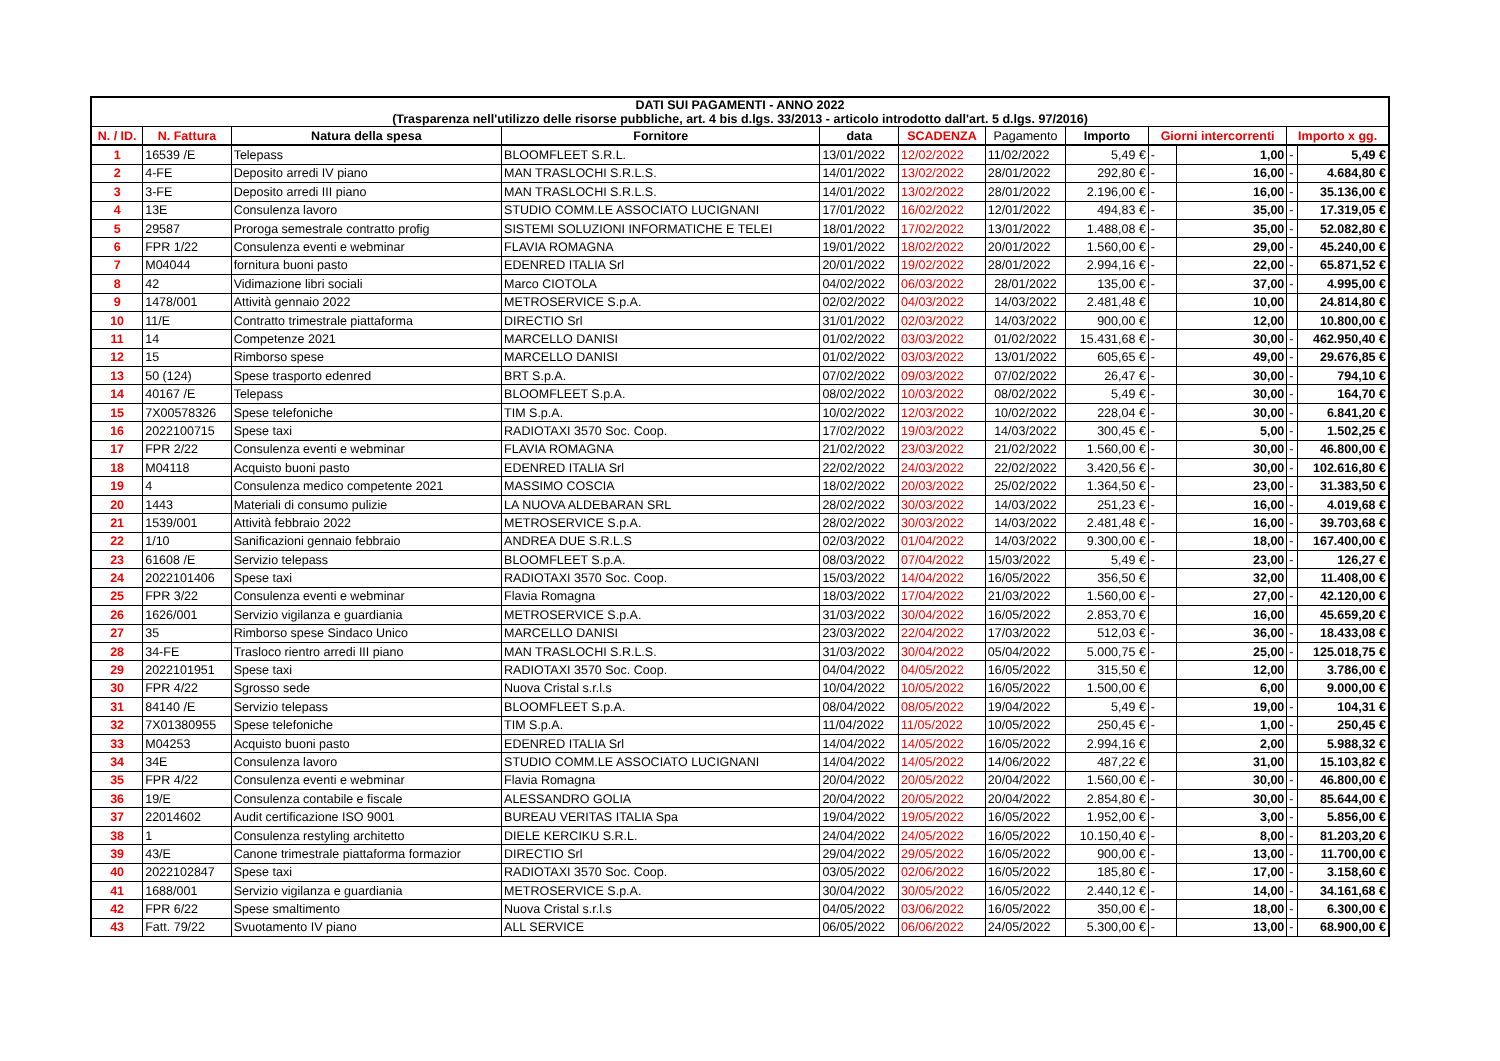| DATI SUI PAGAMENTI - ANNO 2022 (Trasparenza nell'utilizzo delle risorse pubbliche, art. 4 bis d.lgs. 33/2013 - articolo introdotto dall'art. 5 d.lgs. 97/2016) | | | | | | | | | | | |
| N. / ID. | N. Fattura | Natura della spesa | Fornitore | data | SCADENZA | Pagamento | Importo | Giorni intercorrenti | | Importo x gg. | |
| 1 | 16539 /E | Telepass | BLOOMFLEET S.R.L. | 13/01/2022 | 12/02/2022 | 11/02/2022 | 5,49 € | - | 1,00 | - | 5,49 € |
| 2 | 4-FE | Deposito arredi IV piano | MAN TRASLOCHI S.R.L.S. | 14/01/2022 | 13/02/2022 | 28/01/2022 | 292,80 € | - | 16,00 | - | 4.684,80 € |
| 3 | 3-FE | Deposito arredi III piano | MAN TRASLOCHI S.R.L.S. | 14/01/2022 | 13/02/2022 | 28/01/2022 | 2.196,00 € | - | 16,00 | - | 35.136,00 € |
| 4 | 13E | Consulenza lavoro | STUDIO COMM.LE ASSOCIATO LUCIGNANI | 17/01/2022 | 16/02/2022 | 12/01/2022 | 494,83 € | - | 35,00 | - | 17.319,05 € |
| 5 | 29587 | Proroga semestrale contratto profig | SISTEMI SOLUZIONI INFORMATICHE E TELEI | 18/01/2022 | 17/02/2022 | 13/01/2022 | 1.488,08 € | - | 35,00 | - | 52.082,80 € |
| 6 | FPR 1/22 | Consulenza eventi e webminar | FLAVIA ROMAGNA | 19/01/2022 | 18/02/2022 | 20/01/2022 | 1.560,00 € | - | 29,00 | - | 45.240,00 € |
| 7 | M04044 | fornitura buoni pasto | EDENRED ITALIA Srl | 20/01/2022 | 19/02/2022 | 28/01/2022 | 2.994,16 € | - | 22,00 | - | 65.871,52 € |
| 8 | 42 | Vidimazione libri sociali | Marco CIOTOLA | 04/02/2022 | 06/03/2022 | 28/01/2022 | 135,00 € | - | 37,00 | - | 4.995,00 € |
| 9 | 1478/001 | Attività gennaio 2022 | METROSERVICE S.p.A. | 02/02/2022 | 04/03/2022 | 14/03/2022 | 2.481,48 € | | 10,00 | | 24.814,80 € |
| 10 | 11/E | Contratto trimestrale piattaforma | DIRECTIO Srl | 31/01/2022 | 02/03/2022 | 14/03/2022 | 900,00 € | | 12,00 | | 10.800,00 € |
| 11 | 14 | Competenze 2021 | MARCELLO DANISI | 01/02/2022 | 03/03/2022 | 01/02/2022 | 15.431,68 € | - | 30,00 | - | 462.950,40 € |
| 12 | 15 | Rimborso spese | MARCELLO DANISI | 01/02/2022 | 03/03/2022 | 13/01/2022 | 605,65 € | - | 49,00 | - | 29.676,85 € |
| 13 | 50 (124) | Spese trasporto edenred | BRT S.p.A. | 07/02/2022 | 09/03/2022 | 07/02/2022 | 26,47 € | - | 30,00 | - | 794,10 € |
| 14 | 40167 /E | Telepass | BLOOMFLEET S.p.A. | 08/02/2022 | 10/03/2022 | 08/02/2022 | 5,49 € | - | 30,00 | - | 164,70 € |
| 15 | 7X00578326 | Spese telefoniche | TIM S.p.A. | 10/02/2022 | 12/03/2022 | 10/02/2022 | 228,04 € | - | 30,00 | - | 6.841,20 € |
| 16 | 2022100715 | Spese taxi | RADIOTAXI 3570 Soc. Coop. | 17/02/2022 | 19/03/2022 | 14/03/2022 | 300,45 € | - | 5,00 | - | 1.502,25 € |
| 17 | FPR 2/22 | Consulenza eventi e webminar | FLAVIA ROMAGNA | 21/02/2022 | 23/03/2022 | 21/02/2022 | 1.560,00 € | - | 30,00 | - | 46.800,00 € |
| 18 | M04118 | Acquisto buoni pasto | EDENRED ITALIA Srl | 22/02/2022 | 24/03/2022 | 22/02/2022 | 3.420,56 € | - | 30,00 | - | 102.616,80 € |
| 19 | 4 | Consulenza medico competente 2021 | MASSIMO COSCIA | 18/02/2022 | 20/03/2022 | 25/02/2022 | 1.364,50 € | - | 23,00 | - | 31.383,50 € |
| 20 | 1443 | Materiali di consumo pulizie | LA NUOVA ALDEBARAN SRL | 28/02/2022 | 30/03/2022 | 14/03/2022 | 251,23 € | - | 16,00 | - | 4.019,68 € |
| 21 | 1539/001 | Attività febbraio 2022 | METROSERVICE S.p.A. | 28/02/2022 | 30/03/2022 | 14/03/2022 | 2.481,48 € | - | 16,00 | - | 39.703,68 € |
| 22 | 1/10 | Sanificazioni gennaio febbraio | ANDREA DUE S.R.L.S | 02/03/2022 | 01/04/2022 | 14/03/2022 | 9.300,00 € | - | 18,00 | - | 167.400,00 € |
| 23 | 61608 /E | Servizio telepass | BLOOMFLEET S.p.A. | 08/03/2022 | 07/04/2022 | 15/03/2022 | 5,49 € | - | 23,00 | - | 126,27 € |
| 24 | 2022101406 | Spese taxi | RADIOTAXI 3570 Soc. Coop. | 15/03/2022 | 14/04/2022 | 16/05/2022 | 356,50 € | | 32,00 | | 11.408,00 € |
| 25 | FPR 3/22 | Consulenza eventi e webminar | Flavia Romagna | 18/03/2022 | 17/04/2022 | 21/03/2022 | 1.560,00 € | - | 27,00 | - | 42.120,00 € |
| 26 | 1626/001 | Servizio vigilanza e guardiania | METROSERVICE S.p.A. | 31/03/2022 | 30/04/2022 | 16/05/2022 | 2.853,70 € | | 16,00 | | 45.659,20 € |
| 27 | 35 | Rimborso spese Sindaco Unico | MARCELLO DANISI | 23/03/2022 | 22/04/2022 | 17/03/2022 | 512,03 € | - | 36,00 | - | 18.433,08 € |
| 28 | 34-FE | Trasloco rientro arredi III piano | MAN TRASLOCHI S.R.L.S. | 31/03/2022 | 30/04/2022 | 05/04/2022 | 5.000,75 € | - | 25,00 | - | 125.018,75 € |
| 29 | 2022101951 | Spese taxi | RADIOTAXI 3570 Soc. Coop. | 04/04/2022 | 04/05/2022 | 16/05/2022 | 315,50 € | | 12,00 | | 3.786,00 € |
| 30 | FPR 4/22 | Sgrosso sede | Nuova Cristal s.r.l.s | 10/04/2022 | 10/05/2022 | 16/05/2022 | 1.500,00 € | | 6,00 | | 9.000,00 € |
| 31 | 84140 /E | Servizio telepass | BLOOMFLEET S.p.A. | 08/04/2022 | 08/05/2022 | 19/04/2022 | 5,49 € | - | 19,00 | - | 104,31 € |
| 32 | 7X01380955 | Spese telefoniche | TIM S.p.A. | 11/04/2022 | 11/05/2022 | 10/05/2022 | 250,45 € | - | 1,00 | - | 250,45 € |
| 33 | M04253 | Acquisto buoni pasto | EDENRED ITALIA Srl | 14/04/2022 | 14/05/2022 | 16/05/2022 | 2.994,16 € | | 2,00 | | 5.988,32 € |
| 34 | 34E | Consulenza lavoro | STUDIO COMM.LE ASSOCIATO LUCIGNANI | 14/04/2022 | 14/05/2022 | 14/06/2022 | 487,22 € | | 31,00 | | 15.103,82 € |
| 35 | FPR 4/22 | Consulenza eventi e webminar | Flavia Romagna | 20/04/2022 | 20/05/2022 | 20/04/2022 | 1.560,00 € | - | 30,00 | - | 46.800,00 € |
| 36 | 19/E | Consulenza contabile e fiscale | ALESSANDRO GOLIA | 20/04/2022 | 20/05/2022 | 20/04/2022 | 2.854,80 € | - | 30,00 | - | 85.644,00 € |
| 37 | 22014602 | Audit certificazione ISO 9001 | BUREAU VERITAS ITALIA Spa | 19/04/2022 | 19/05/2022 | 16/05/2022 | 1.952,00 € | - | 3,00 | - | 5.856,00 € |
| 38 | 1 | Consulenza restyling architetto | DIELE KERCIKU S.R.L. | 24/04/2022 | 24/05/2022 | 16/05/2022 | 10.150,40 € | - | 8,00 | - | 81.203,20 € |
| 39 | 43/E | Canone trimestrale piattaforma formazior | DIRECTIO Srl | 29/04/2022 | 29/05/2022 | 16/05/2022 | 900,00 € | - | 13,00 | - | 11.700,00 € |
| 40 | 2022102847 | Spese taxi | RADIOTAXI 3570 Soc. Coop. | 03/05/2022 | 02/06/2022 | 16/05/2022 | 185,80 € | - | 17,00 | - | 3.158,60 € |
| 41 | 1688/001 | Servizio vigilanza e guardiania | METROSERVICE S.p.A. | 30/04/2022 | 30/05/2022 | 16/05/2022 | 2.440,12 € | - | 14,00 | - | 34.161,68 € |
| 42 | FPR 6/22 | Spese smaltimento | Nuova Cristal s.r.l.s | 04/05/2022 | 03/06/2022 | 16/05/2022 | 350,00 € | - | 18,00 | - | 6.300,00 € |
| 43 | Fatt. 79/22 | Svuotamento IV piano | ALL SERVICE | 06/05/2022 | 06/06/2022 | 24/05/2022 | 5.300,00 € | - | 13,00 | - | 68.900,00 € |